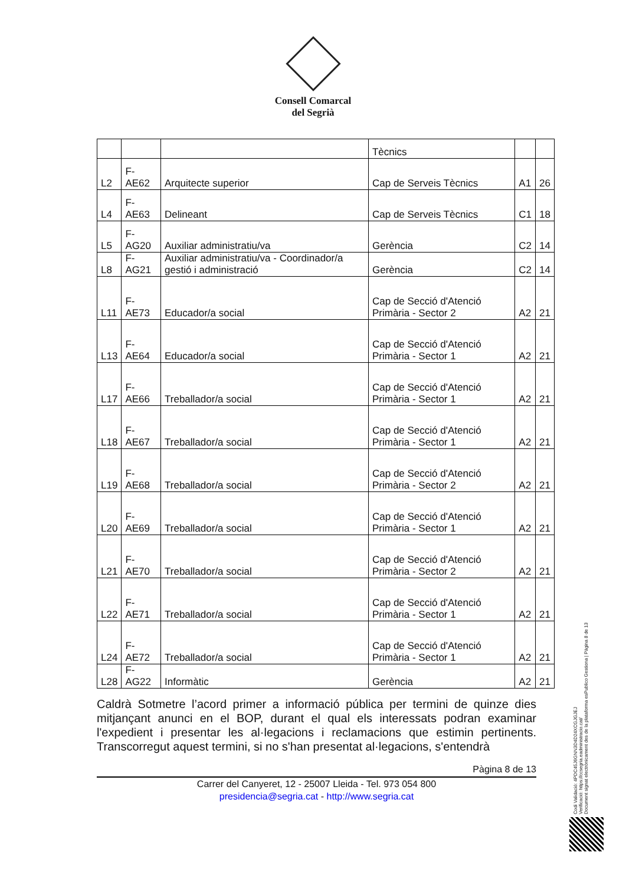Consell Comarcal
del Segrià
| | | | Tècnics | | |
| L2 | F-AE62 | Arquitecte superior | Cap de Serveis Tècnics | A1 | 26 |
| L4 | F-AE63 | Delineant | Cap de Serveis Tècnics | C1 | 18 |
| L5 | F-AG20 | Auxiliar administratiu/va | Gerència | C2 | 14 |
| L8 | F-AG21 | Auxiliar administratiu/va - Coordinador/a gestió i administració | Gerència | C2 | 14 |
| L11 | F-AE73 | Educador/a social | Cap de Secció d'Atenció Primària - Sector 2 | A2 | 21 |
| L13 | F-AE64 | Educador/a social | Cap de Secció d'Atenció Primària - Sector 1 | A2 | 21 |
| L17 | F-AE66 | Treballador/a social | Cap de Secció d'Atenció Primària - Sector 1 | A2 | 21 |
| L18 | F-AE67 | Treballador/a social | Cap de Secció d'Atenció Primària - Sector 1 | A2 | 21 |
| L19 | F-AE68 | Treballador/a social | Cap de Secció d'Atenció Primària - Sector 2 | A2 | 21 |
| L20 | F-AE69 | Treballador/a social | Cap de Secció d'Atenció Primària - Sector 1 | A2 | 21 |
| L21 | F-AE70 | Treballador/a social | Cap de Secció d'Atenció Primària - Sector 2 | A2 | 21 |
| L22 | F-AE71 | Treballador/a social | Cap de Secció d'Atenció Primària - Sector 1 | A2 | 21 |
| L24 | F-AE72 | Treballador/a social | Cap de Secció d'Atenció Primària - Sector 1 | A2 | 21 |
| L28 | F-AG22 | Informàtic | Gerència | A2 | 21 |
Caldrà Sotmetre l’acord primer a informació pública per termini de quinze dies mitjançant anunci en el BOP, durant el qual els interessats podran examinar l'expedient i presentar les al·legacions i reclamacions que estimin pertinents. Transcorregut aquest termini, si no s'han presentat al·legacions, s'entendrà
Pàgina 8 de 13
Carrer del Canyeret, 12 - 25007 Lleida - Tel. 973 054 800
presidencia@segria.cat - http://www.segria.cat
Codi Validació: 4PDC45J6GNN3D4D24XCGJGJEJ
Verificació: https://ccsegria.eadministracio.cat/
Document signat electrònicament des de la plataforma esPublico Gestiona | Pàgina 8 de 13